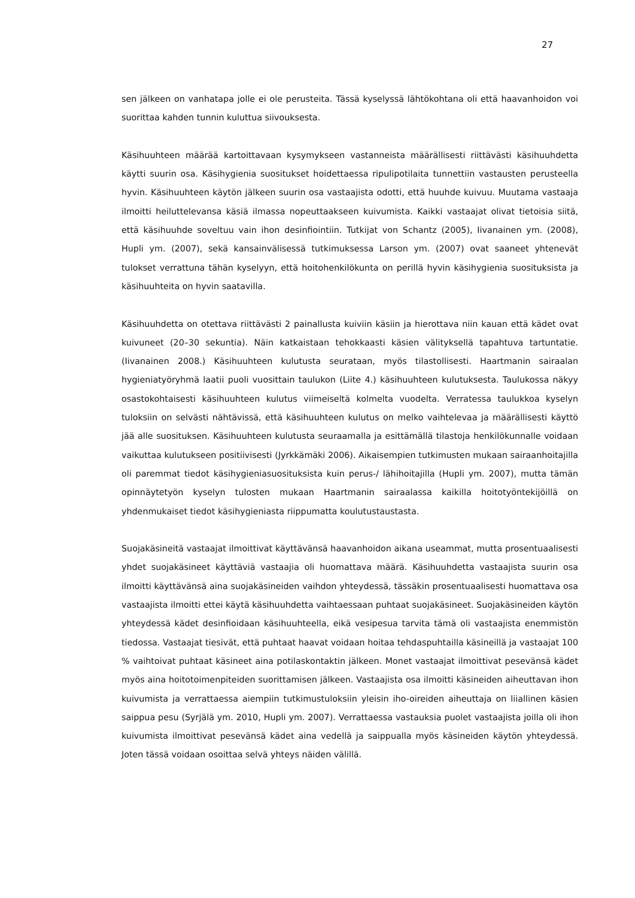27
sen jälkeen on vanhatapa jolle ei ole perusteita. Tässä kyselyssä lähtökohtana oli että haavanhoidon voi suorittaa kahden tunnin kuluttua siivouksesta.
Käsihuuhteen määrää kartoittavaan kysymykseen vastanneista määrällisesti riittävästi käsihuuhdetta käytti suurin osa. Käsihygienia suositukset hoidettaessa ripulipotilaita tunnettiin vastausten perusteella hyvin. Käsihuuhteen käytön jälkeen suurin osa vastaajista odotti, että huuhde kuivuu. Muutama vastaaja ilmoitti heiluttelevansa käsiä ilmassa nopeuttaakseen kuivumista. Kaikki vastaajat olivat tietoisia siitä, että käsihuuhde soveltuu vain ihon desinfiointiin. Tutkijat von Schantz (2005), Iivanainen ym. (2008), Hupli ym. (2007), sekä kansainvälisessä tutkimuksessa Larson ym. (2007) ovat saaneet yhtenevät tulokset verrattuna tähän kyselyyn, että hoitohenkilökunta on perillä hyvin käsihygienia suosituksista ja käsihuuhteita on hyvin saatavilla.
Käsihuuhdetta on otettava riittävästi 2 painallusta kuiviin käsiin ja hierottava niin kauan että kädet ovat kuivuneet (20–30 sekuntia). Näin katkaistaan tehokkaasti käsien välityksellä tapahtuva tartuntatie. (Iivanainen 2008.) Käsihuuhteen kulutusta seurataan, myös tilastollisesti. Haartmanin sairaalan hygieniatyöryhmä laatii puoli vuosittain taulukon (Liite 4.) käsihuuhteen kulutuksesta. Taulukossa näkyy osastokohtaisesti käsihuuhteen kulutus viimeiseltä kolmelta vuodelta. Verratessa taulukkoa kyselyn tuloksiin on selvästi nähtävissä, että käsihuuhteen kulutus on melko vaihtelevaa ja määrällisesti käyttö jää alle suosituksen. Käsihuuhteen kulutusta seuraamalla ja esittämällä tilastoja henkilökunnalle voidaan vaikuttaa kulutukseen positiivisesti (Jyrkkämäki 2006). Aikaisempien tutkimusten mukaan sairaanhoitajilla oli paremmat tiedot käsihygieniasuosituksista kuin perus-/ lähihoitajilla (Hupli ym. 2007), mutta tämän opinnäytetyön kyselyn tulosten mukaan Haartmanin sairaalassa kaikilla hoitotyöntekijöillä on yhdenmukaiset tiedot käsihygieniasta riippumatta koulutustaustasta.
Suojakäsineitä vastaajat ilmoittivat käyttävänsä haavanhoidon aikana useammat, mutta prosentuaalisesti yhdet suojakäsineet käyttäviä vastaajia oli huomattava määrä. Käsihuuhdetta vastaajista suurin osa ilmoitti käyttävänsä aina suojakäsineiden vaihdon yhteydessä, tässäkin prosentuaalisesti huomattava osa vastaajista ilmoitti ettei käytä käsihuuhdetta vaihtaessaan puhtaat suojakäsineet. Suojakäsineiden käytön yhteydessä kädet desinfioidaan käsihuuhteella, eikä vesipesua tarvita tämä oli vastaajista enemmistön tiedossa. Vastaajat tiesivät, että puhtaat haavat voidaan hoitaa tehdaspuhtailla käsineillä ja vastaajat 100 % vaihtoivat puhtaat käsineet aina potilaskontaktin jälkeen. Monet vastaajat ilmoittivat pesevänsä kädet myös aina hoitotoimenpiteiden suorittamisen jälkeen. Vastaajista osa ilmoitti käsineiden aiheuttavan ihon kuivumista ja verrattaessa aiempiin tutkimustuloksiin yleisin iho-oireiden aiheuttaja on liiallinen käsien saippua pesu (Syrjälä ym. 2010, Hupli ym. 2007). Verrattaessa vastauksia puolet vastaajista joilla oli ihon kuivumista ilmoittivat pesevänsä kädet aina vedellä ja saippualla myös käsineiden käytön yhteydessä. Joten tässä voidaan osoittaa selvä yhteys näiden välillä.